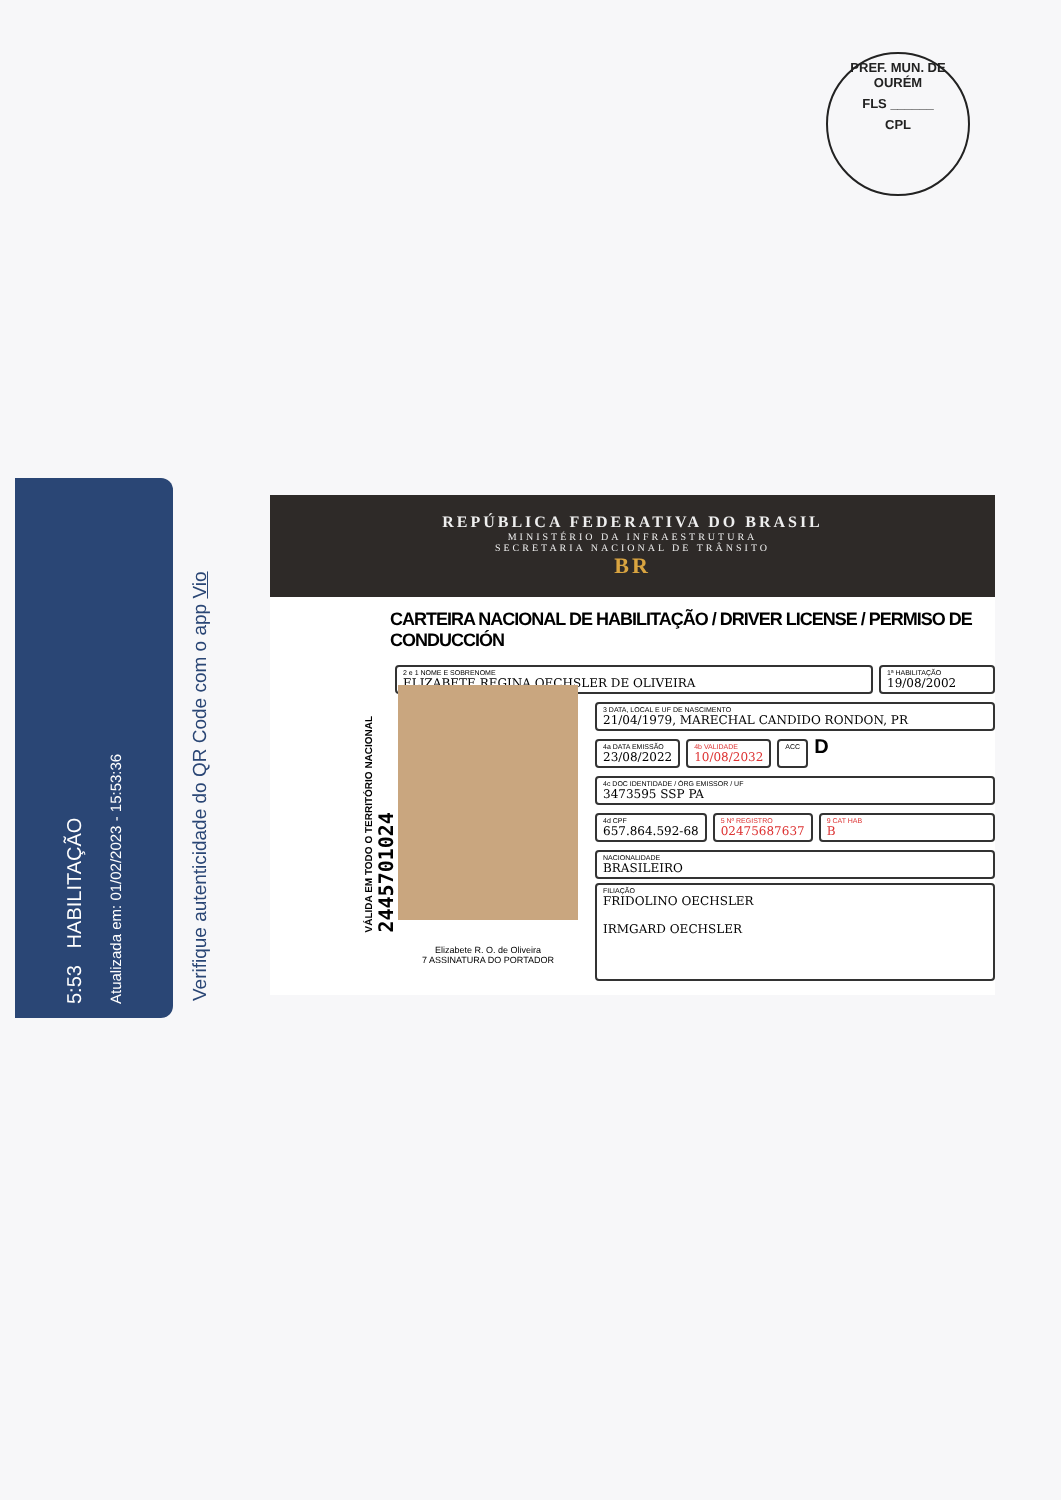PREF. MUN. DE OURÉM
FLS ______
CPL
5:53 HABILITAÇÃO
Atualizada em: 01/02/2023 - 15:53:36
Verifique autenticidade do QR Code com o app Vio
REPÚBLICA FEDERATIVA DO BRASIL
MINISTÉRIO DA INFRAESTRUTURA
SECRETARIA NACIONAL DE TRÂNSITO
BR
CARTEIRA NACIONAL DE HABILITAÇÃO / DRIVER LICENSE / PERMISO DE CONDUCCIÓN
2 e 1 NOME E SOBRENOME
ELIZABETE REGINA OECHSLER DE OLIVEIRA
1ª HABILITAÇÃO
19/08/2002
3 DATA, LOCAL E UF DE NASCIMENTO
21/04/1979, MARECHAL CANDIDO RONDON, PR
4a DATA EMISSÃO
23/08/2022
4b VALIDADE
10/08/2032
ACC
D
4c DOC IDENTIDADE / ÓRG EMISSOR / UF
3473595 SSP PA
4d CPF
657.864.592-68
5 Nº REGISTRO
02475687637
9 CAT HAB
B
NACIONALIDADE
BRASILEIRO
FILIAÇÃO
FRIDOLINO OECHSLER
IRMGARD OECHSLER
Elizabete R. O. de Oliveira
7 ASSINATURA DO PORTADOR
VÁLIDA EM TODO O TERRITÓRIO NACIONAL
2445701024